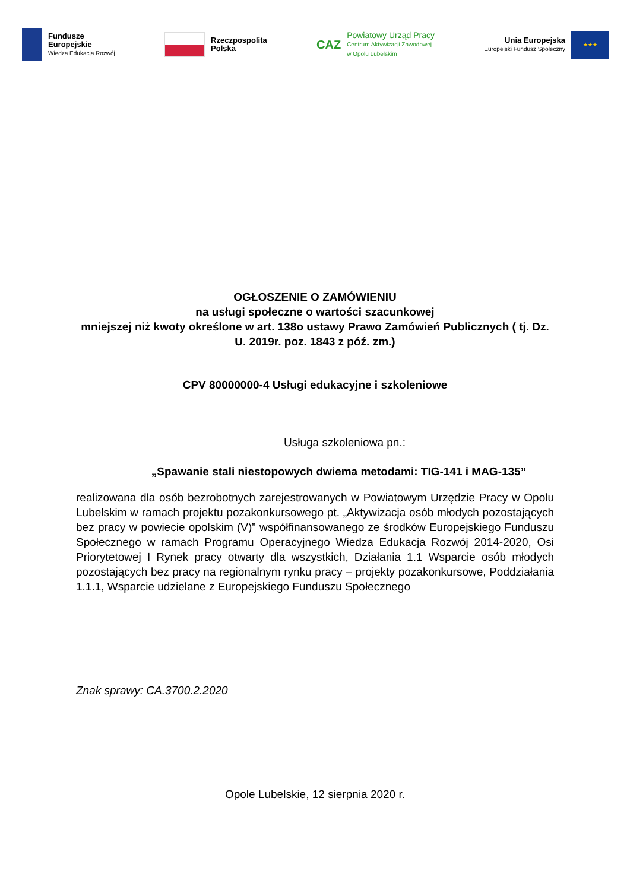Fundusze
Europejskie
Wiedza Edukacja Rozwój
Rzeczpospolita
Polska
CAZ
Powiatowy Urząd Pracy
Centrum Aktywizacji Zawodowej
w Opolu Lubelskim
Unia Europejska
Europejski Fundusz Społeczny
★★★
OGŁOSZENIE O ZAMÓWIENIU
na usługi społeczne o wartości szacunkowej
mniejszej niż kwoty określone w art. 138o ustawy Prawo Zamówień Publicznych ( tj. Dz. U. 2019r. poz. 1843 z póź. zm.)
CPV 80000000-4 Usługi edukacyjne i szkoleniowe
Usługa szkoleniowa pn.:
„Spawanie stali niestopowych dwiema metodami: TIG-141 i MAG-135”
realizowana dla osób bezrobotnych zarejestrowanych w Powiatowym Urzędzie Pracy w Opolu Lubelskim w ramach projektu pozakonkursowego pt. „Aktywizacja osób młodych pozostających bez pracy w powiecie opolskim (V)” współfinansowanego ze środków Europejskiego Funduszu Społecznego w ramach Programu Operacyjnego Wiedza Edukacja Rozwój 2014-2020, Osi Priorytetowej I Rynek pracy otwarty dla wszystkich, Działania 1.1 Wsparcie osób młodych pozostających bez pracy na regionalnym rynku pracy – projekty pozakonkursowe, Poddziałania 1.1.1, Wsparcie udzielane z Europejskiego Funduszu Społecznego
Znak sprawy: CA.3700.2.2020
Opole Lubelskie, 12 sierpnia 2020 r.